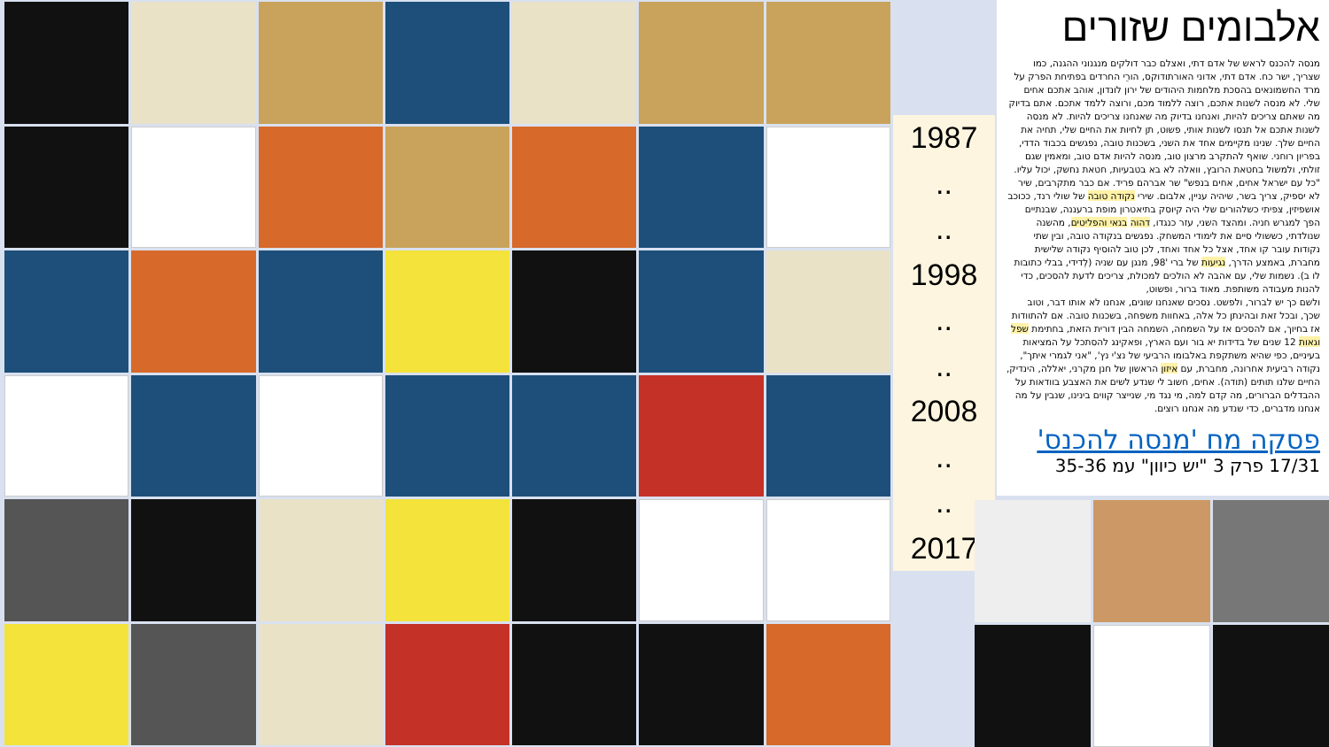1987
..
..
1998
..
..
2008
..
..
2017
אלבומים שזורים
מנסה להכנס לראש של אדם דתי, ואצלם כבר דולקים מנגנוני ההגנה, כמו שצריך, ישר כח. אדם דתי, אדוני האורתודוקס, הורֵי החרדים בפתיחת הפרק על מרד החשמונאים בהסכת מלחמות היהודים של ירון לונדון, אוהב אתכם אחים שלי. לא מנסה לשנות אתכם, רוצה ללמוד מכם, ורוצה ללמד אתכם. אתם בדיוק מה שאתם צריכים להיות, ואנחנו בדיוק מה שאנחנו צריכים להיות. לא מנסה לשנות אתכם אל תנסו לשנות אותי, פשוט, תן לחיות את החיים שלי, תחיה את החיים שלך. שנינו מקיימים אחד את השני, בשכנות טובה, נפגשים בכבוד הדדי, בפריון רוחני. שואף להתקרב מרצון טוב, מנסה להיות אדם טוב, ומאמין שגם זולתי, ולמשול בחטאת הרובץ, וואלה לא בא בטבעיות, חטאת נחשק, יכול עליו. "כל עם ישראל אחים, אחים בנפש" שר אברהם פריד. אם כבר מתקרבים, שיר לא יספיק, צריך בשר, שיהיה עניין, אלבום. שירי נקודה טובה של שולי רנד, ככוכב אושפיזין, צפיתי כשלהורים שלי היה קיוסק בתיאטרון מופת ברעננה, שבנתיים הפך למגרש חניה. ומהצד השני, עזר כנגדו, דהוה בנאי והפליטים, מהשנה שנולדתי, כששולי סיים את לימודי המשחק. נפגשים בנקודה טובה, ובין שתי נקודות עובר קו אחד, אצל כל אחד ואחד, לכן טוב להוסיף נקודה שלישית מחברת, באמצע הדרך, נגיעות של ברי '98, מנגן עם שניה (לְדידי, בבלי כתובות לו ב). נשמות שלי, עם אהבה לא הולכים למכולת, צריכים לדעת להסכים, כדי להנות מעבודה משותפת. מאוד ברור, ופשוט,
ולשם כך יש לברור, ולפשט. נסכים שאנחנו שונים, אנחנו לא אותו דבר, וטוב שכך, ובכל זאת ובהינתן כל אלה, באחוות משפחה, בשכנות טובה. אם להתוודות אז בחיוך, אם להסכים אז על השמחה, השמחה הבין דורית הזאת, בחתימת שפל וגאות 12 שנים של בדידות יא בור ועם הארץ, ופאקינג להסתכל על המציאות בעיניים, כפי שהיא משתקפת באלבומו הרביעי של נצ'י נץ', "אני לגמרי איתך", נקודה רביעית אחרונה, מחברת, עם איזון הראשון של חנן מקרני, יאללה, הינדיק, החיים שלנו תותים (תודה). אחים, חשוב לי שנדע לשים את האצבע בוודאות על ההבדלים הברורים, מה קדם למה, מי נגד מי, שנייצר קווים בינינו, שנבין על מה אנחנו מדברים, כדי שנדע מה אנחנו רוצים.
פסקה מח 'מנסה להכנס'
17/31 פרק 3 "יש כיוון" עמ 35-36